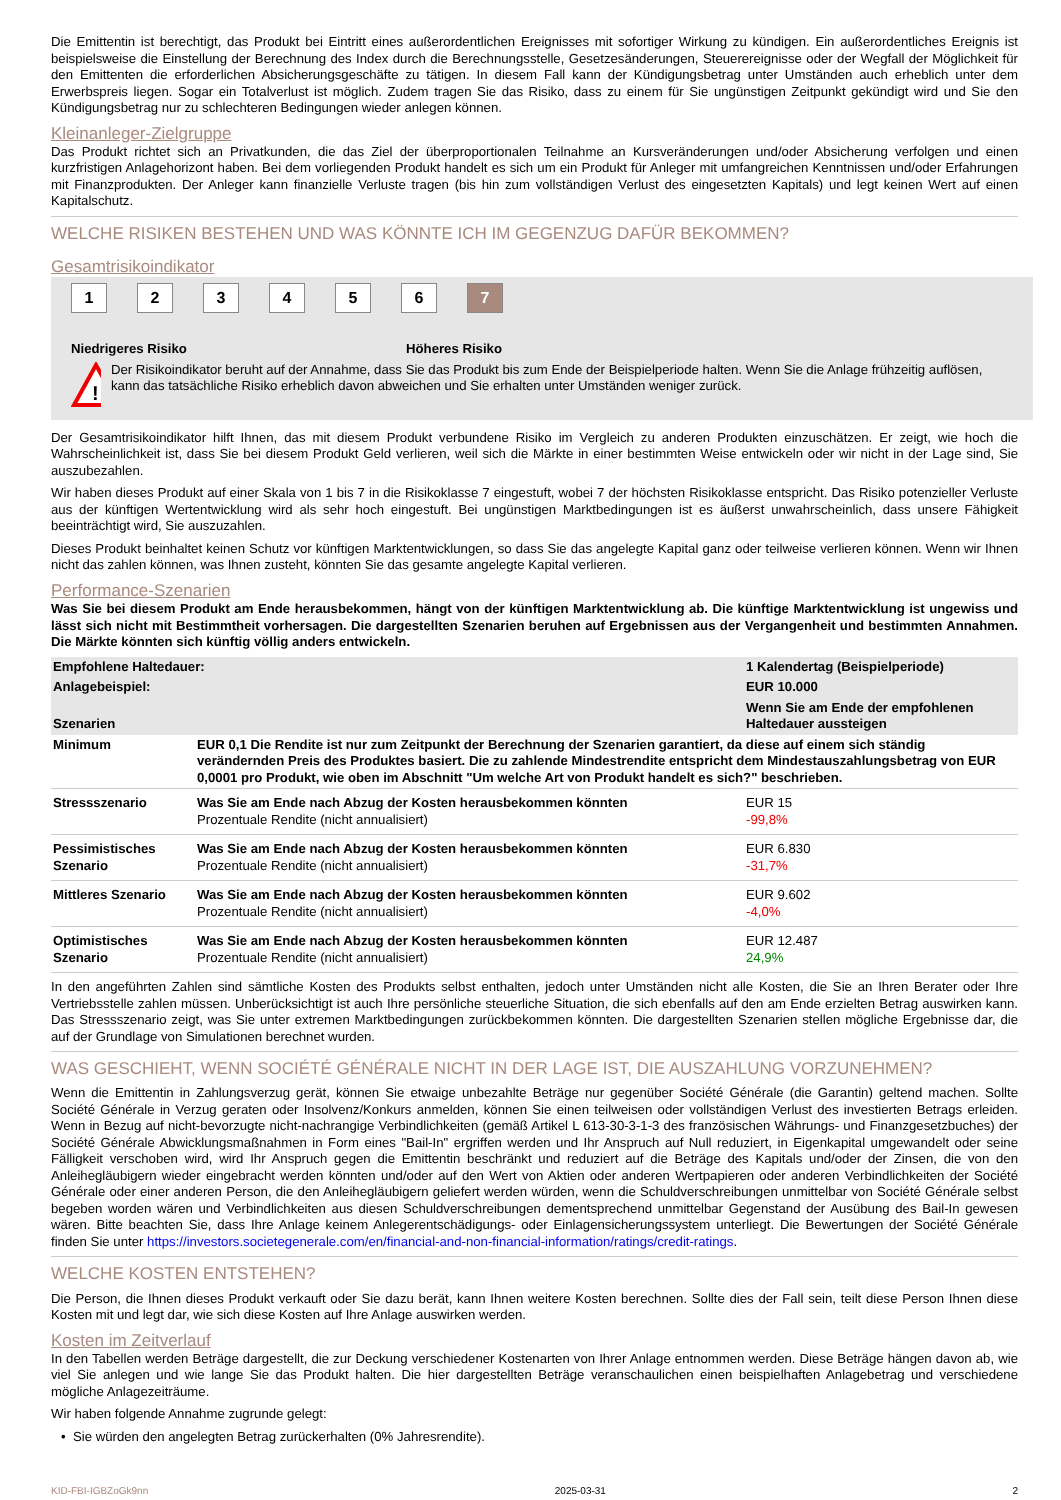Die Emittentin ist berechtigt, das Produkt bei Eintritt eines außerordentlichen Ereignisses mit sofortiger Wirkung zu kündigen. Ein außerordentliches Ereignis ist beispielsweise die Einstellung der Berechnung des Index durch die Berechnungsstelle, Gesetzesänderungen, Steuerereignisse oder der Wegfall der Möglichkeit für den Emittenten die erforderlichen Absicherungsgeschäfte zu tätigen. In diesem Fall kann der Kündigungsbetrag unter Umständen auch erheblich unter dem Erwerbspreis liegen. Sogar ein Totalverlust ist möglich. Zudem tragen Sie das Risiko, dass zu einem für Sie ungünstigen Zeitpunkt gekündigt wird und Sie den Kündigungsbetrag nur zu schlechteren Bedingungen wieder anlegen können.
Kleinanleger-Zielgruppe
Das Produkt richtet sich an Privatkunden, die das Ziel der überproportionalen Teilnahme an Kursveränderungen und/oder Absicherung verfolgen und einen kurzfristigen Anlagehorizont haben. Bei dem vorliegenden Produkt handelt es sich um ein Produkt für Anleger mit umfangreichen Kenntnissen und/oder Erfahrungen mit Finanzprodukten. Der Anleger kann finanzielle Verluste tragen (bis hin zum vollständigen Verlust des eingesetzten Kapitals) und legt keinen Wert auf einen Kapitalschutz.
WELCHE RISIKEN BESTEHEN UND WAS KÖNNTE ICH IM GEGENZUG DAFÜR BEKOMMEN?
Gesamtrisikoindikator
123456 7
Niedrigeres Risiko Höheres Risiko
!
Der Risikoindikator beruht auf der Annahme, dass Sie das Produkt bis zum Ende der Beispielperiode halten. Wenn Sie die Anlage frühzeitig auflösen, kann das tatsächliche Risiko erheblich davon abweichen und Sie erhalten unter Umständen weniger zurück.
Der Gesamtrisikoindikator hilft Ihnen, das mit diesem Produkt verbundene Risiko im Vergleich zu anderen Produkten einzuschätzen. Er zeigt, wie hoch die Wahrscheinlichkeit ist, dass Sie bei diesem Produkt Geld verlieren, weil sich die Märkte in einer bestimmten Weise entwickeln oder wir nicht in der Lage sind, Sie auszubezahlen.
Wir haben dieses Produkt auf einer Skala von 1 bis 7 in die Risikoklasse 7 eingestuft, wobei 7 der höchsten Risikoklasse entspricht. Das Risiko potenzieller Verluste aus der künftigen Wertentwicklung wird als sehr hoch eingestuft. Bei ungünstigen Marktbedingungen ist es äußerst unwahrscheinlich, dass unsere Fähigkeit beeinträchtigt wird, Sie auszuzahlen.
Dieses Produkt beinhaltet keinen Schutz vor künftigen Marktentwicklungen, so dass Sie das angelegte Kapital ganz oder teilweise verlieren können. Wenn wir Ihnen nicht das zahlen können, was Ihnen zusteht, könnten Sie das gesamte angelegte Kapital verlieren.
Performance-Szenarien
Was Sie bei diesem Produkt am Ende herausbekommen, hängt von der künftigen Marktentwicklung ab. Die künftige Marktentwicklung ist ungewiss und lässt sich nicht mit Bestimmtheit vorhersagen. Die dargestellten Szenarien beruhen auf Ergebnissen aus der Vergangenheit und bestimmten Annahmen. Die Märkte könnten sich künftig völlig anders entwickeln.
| Empfohlene Haltedauer: | | 1 Kalendertag (Beispielperiode) |
| Anlagebeispiel: | | EUR 10.000 |
| Szenarien | | Wenn Sie am Ende der empfohlenen Haltedauer aussteigen |
| Minimum | EUR 0,1 Die Rendite ist nur zum Zeitpunkt der Berechnung der Szenarien garantiert, da diese auf einem sich ständig verändernden Preis des Produktes basiert. Die zu zahlende Mindestrendite entspricht dem Mindestauszahlungsbetrag von EUR 0,0001 pro Produkt, wie oben im Abschnitt "Um welche Art von Produkt handelt es sich?" beschrieben. | |
| Stressszenario | Was Sie am Ende nach Abzug der Kosten herausbekommen könnten Prozentuale Rendite (nicht annualisiert) | EUR 15 -99,8% |
| Pessimistisches Szenario | Was Sie am Ende nach Abzug der Kosten herausbekommen könnten Prozentuale Rendite (nicht annualisiert) | EUR 6.830 -31,7% |
| Mittleres Szenario | Was Sie am Ende nach Abzug der Kosten herausbekommen könnten Prozentuale Rendite (nicht annualisiert) | EUR 9.602 -4,0% |
| Optimistisches Szenario | Was Sie am Ende nach Abzug der Kosten herausbekommen könnten Prozentuale Rendite (nicht annualisiert) | EUR 12.487 24,9% |
In den angeführten Zahlen sind sämtliche Kosten des Produkts selbst enthalten, jedoch unter Umständen nicht alle Kosten, die Sie an Ihren Berater oder Ihre Vertriebsstelle zahlen müssen. Unberücksichtigt ist auch Ihre persönliche steuerliche Situation, die sich ebenfalls auf den am Ende erzielten Betrag auswirken kann. Das Stressszenario zeigt, was Sie unter extremen Marktbedingungen zurückbekommen könnten. Die dargestellten Szenarien stellen mögliche Ergebnisse dar, die auf der Grundlage von Simulationen berechnet wurden.
WAS GESCHIEHT, WENN SOCIÉTÉ GÉNÉRALE NICHT IN DER LAGE IST, DIE AUSZAHLUNG VORZUNEHMEN?
Wenn die Emittentin in Zahlungsverzug gerät, können Sie etwaige unbezahlte Beträge nur gegenüber Société Générale (die Garantin) geltend machen. Sollte Société Générale in Verzug geraten oder Insolvenz/Konkurs anmelden, können Sie einen teilweisen oder vollständigen Verlust des investierten Betrags erleiden. Wenn in Bezug auf nicht-bevorzugte nicht-nachrangige Verbindlichkeiten (gemäß Artikel L 613-30-3-1-3 des französischen Währungs- und Finanzgesetzbuches) der Société Générale Abwicklungsmaßnahmen in Form eines "Bail-In" ergriffen werden und Ihr Anspruch auf Null reduziert, in Eigenkapital umgewandelt oder seine Fälligkeit verschoben wird, wird Ihr Anspruch gegen die Emittentin beschränkt und reduziert auf die Beträge des Kapitals und/oder der Zinsen, die von den Anleihegläubigern wieder eingebracht werden könnten und/oder auf den Wert von Aktien oder anderen Wertpapieren oder anderen Verbindlichkeiten der Société Générale oder einer anderen Person, die den Anleihegläubigern geliefert werden würden, wenn die Schuldverschreibungen unmittelbar von Société Générale selbst begeben worden wären und Verbindlichkeiten aus diesen Schuldverschreibungen dementsprechend unmittelbar Gegenstand der Ausübung des Bail-In gewesen wären. Bitte beachten Sie, dass Ihre Anlage keinem Anlegerentschädigungs- oder Einlagensicherungssystem unterliegt. Die Bewertungen der Société Générale finden Sie unter https://investors.societegenerale.com/en/financial-and-non-financial-information/ratings/credit-ratings.
WELCHE KOSTEN ENTSTEHEN?
Die Person, die Ihnen dieses Produkt verkauft oder Sie dazu berät, kann Ihnen weitere Kosten berechnen. Sollte dies der Fall sein, teilt diese Person Ihnen diese Kosten mit und legt dar, wie sich diese Kosten auf Ihre Anlage auswirken werden.
Kosten im Zeitverlauf
In den Tabellen werden Beträge dargestellt, die zur Deckung verschiedener Kostenarten von Ihrer Anlage entnommen werden. Diese Beträge hängen davon ab, wie viel Sie anlegen und wie lange Sie das Produkt halten. Die hier dargestellten Beträge veranschaulichen einen beispielhaften Anlagebetrag und verschiedene mögliche Anlagezeiträume.
Wir haben folgende Annahme zugrunde gelegt:
• Sie würden den angelegten Betrag zurückerhalten (0% Jahresrendite).
KID-FBI-IGBZoGk9nn 2025-03-31 2